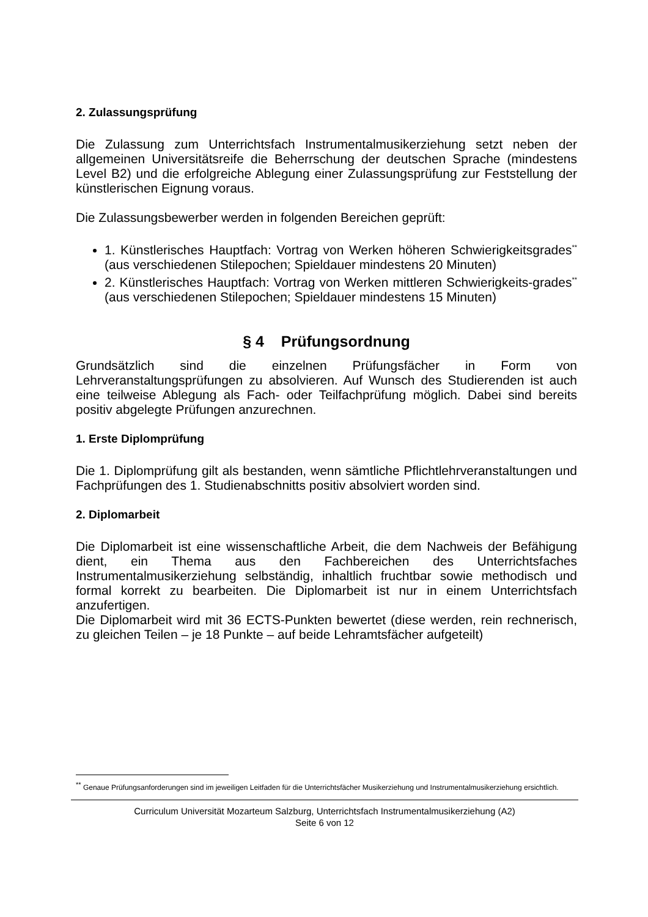2. Zulassungsprüfung
Die Zulassung zum Unterrichtsfach Instrumentalmusikerziehung setzt neben der allgemeinen Universitätsreife die Beherrschung der deutschen Sprache (mindestens Level B2) und die erfolgreiche Ablegung einer Zulassungsprüfung zur Feststellung der künstlerischen Eignung voraus.
Die Zulassungsbewerber werden in folgenden Bereichen geprüft:
1. Künstlerisches Hauptfach: Vortrag von Werken höheren Schwierigkeitsgrades<sup>**</sup> (aus verschiedenen Stilepochen; Spieldauer mindestens 20 Minuten)
2. Künstlerisches Hauptfach: Vortrag von Werken mittleren Schwierigkeits-grades<sup>**</sup> (aus verschiedenen Stilepochen; Spieldauer mindestens 15 Minuten)
§ 4 Prüfungsordnung
Grundsätzlich sind die einzelnen Prüfungsfächer in Form von Lehrveranstaltungsprüfungen zu absolvieren. Auf Wunsch des Studierenden ist auch eine teilweise Ablegung als Fach- oder Teilfachprüfung möglich. Dabei sind bereits positiv abgelegte Prüfungen anzurechnen.
1. Erste Diplomprüfung
Die 1. Diplomprüfung gilt als bestanden, wenn sämtliche Pflichtlehrveranstaltungen und Fachprüfungen des 1. Studienabschnitts positiv absolviert worden sind.
2. Diplomarbeit
Die Diplomarbeit ist eine wissenschaftliche Arbeit, die dem Nachweis der Befähigung dient, ein Thema aus den Fachbereichen des Unterrichtsfaches Instrumentalmusikerziehung selbständig, inhaltlich fruchtbar sowie methodisch und formal korrekt zu bearbeiten. Die Diplomarbeit ist nur in einem Unterrichtsfach anzufertigen.
Die Diplomarbeit wird mit 36 ECTS-Punkten bewertet (diese werden, rein rechnerisch, zu gleichen Teilen – je 18 Punkte – auf beide Lehramtsfächer aufgeteilt)
<sup>**</sup> Genaue Prüfungsanforderungen sind im jeweiligen Leitfaden für die Unterrichtsfächer Musikerziehung und Instrumentalmusikerziehung ersichtlich.
Curriculum Universität Mozarteum Salzburg, Unterrichtsfach Instrumentalmusikerziehung (A2)
Seite 6 von 12